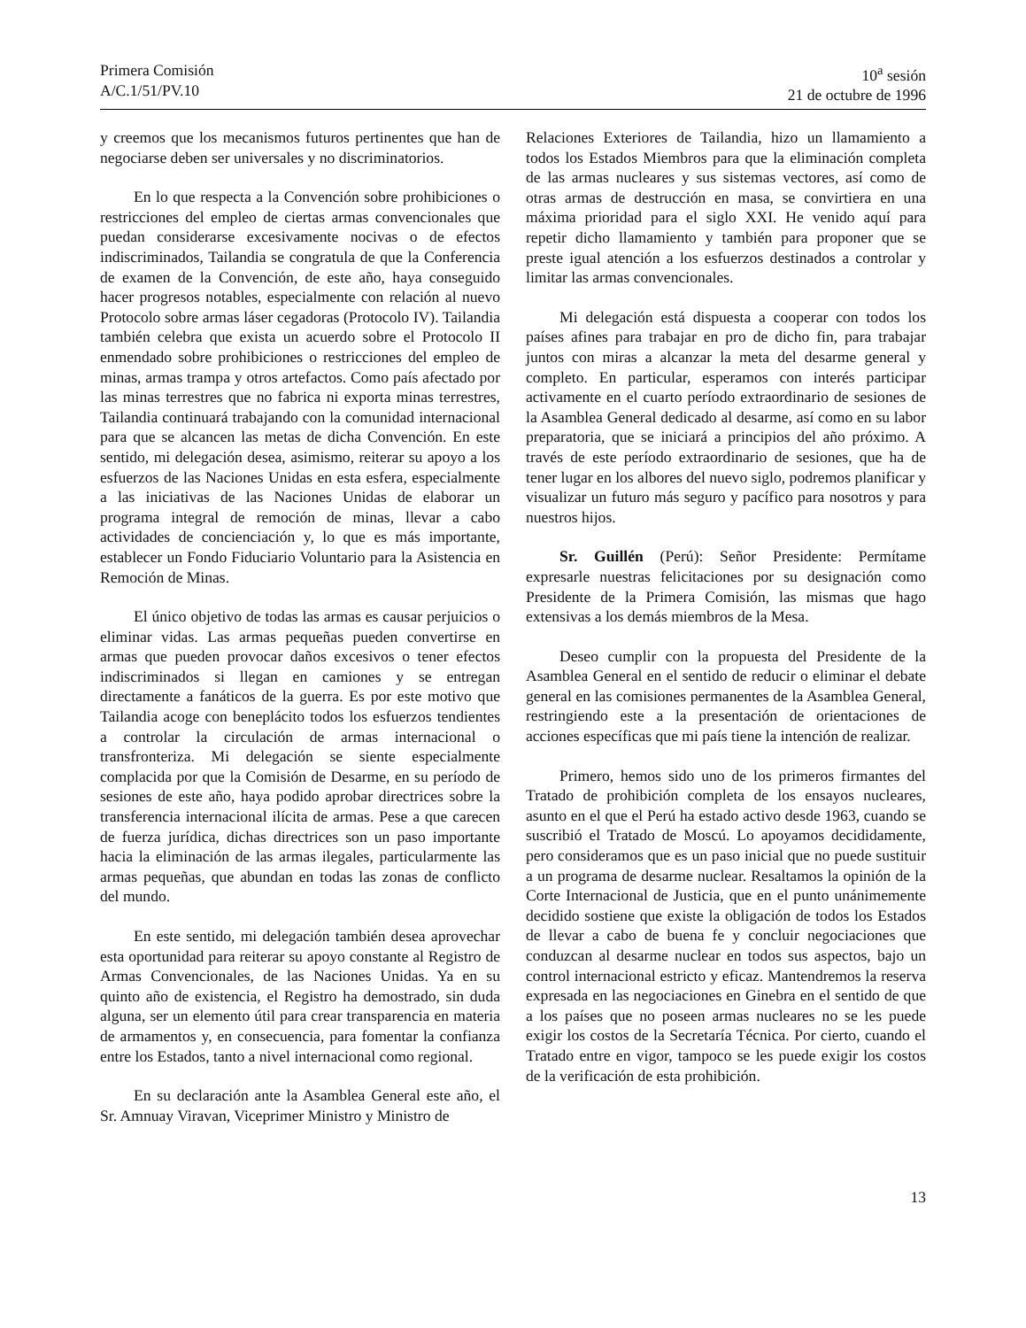Primera Comisión
A/C.1/51/PV.10
10<sup>a</sup> sesión
21 de octubre de 1996
y creemos que los mecanismos futuros pertinentes que han de negociarse deben ser universales y no discriminatorios.
En lo que respecta a la Convención sobre prohibiciones o restricciones del empleo de ciertas armas convencionales que puedan considerarse excesivamente nocivas o de efectos indiscriminados, Tailandia se congratula de que la Conferencia de examen de la Convención, de este año, haya conseguido hacer progresos notables, especialmente con relación al nuevo Protocolo sobre armas láser cegadoras (Protocolo IV). Tailandia también celebra que exista un acuerdo sobre el Protocolo II enmendado sobre prohibiciones o restricciones del empleo de minas, armas trampa y otros artefactos. Como país afectado por las minas terrestres que no fabrica ni exporta minas terrestres, Tailandia continuará trabajando con la comunidad internacional para que se alcancen las metas de dicha Convención. En este sentido, mi delegación desea, asimismo, reiterar su apoyo a los esfuerzos de las Naciones Unidas en esta esfera, especialmente a las iniciativas de las Naciones Unidas de elaborar un programa integral de remoción de minas, llevar a cabo actividades de concienciación y, lo que es más importante, establecer un Fondo Fiduciario Voluntario para la Asistencia en Remoción de Minas.
El único objetivo de todas las armas es causar perjuicios o eliminar vidas. Las armas pequeñas pueden convertirse en armas que pueden provocar daños excesivos o tener efectos indiscriminados si llegan en camiones y se entregan directamente a fanáticos de la guerra. Es por este motivo que Tailandia acoge con beneplácito todos los esfuerzos tendientes a controlar la circulación de armas internacional o transfronteriza. Mi delegación se siente especialmente complacida por que la Comisión de Desarme, en su período de sesiones de este año, haya podido aprobar directrices sobre la transferencia internacional ilícita de armas. Pese a que carecen de fuerza jurídica, dichas directrices son un paso importante hacia la eliminación de las armas ilegales, particularmente las armas pequeñas, que abundan en todas las zonas de conflicto del mundo.
En este sentido, mi delegación también desea aprovechar esta oportunidad para reiterar su apoyo constante al Registro de Armas Convencionales, de las Naciones Unidas. Ya en su quinto año de existencia, el Registro ha demostrado, sin duda alguna, ser un elemento útil para crear transparencia en materia de armamentos y, en consecuencia, para fomentar la confianza entre los Estados, tanto a nivel internacional como regional.
En su declaración ante la Asamblea General este año, el Sr. Amnuay Viravan, Viceprimer Ministro y Ministro de
Relaciones Exteriores de Tailandia, hizo un llamamiento a todos los Estados Miembros para que la eliminación completa de las armas nucleares y sus sistemas vectores, así como de otras armas de destrucción en masa, se convirtiera en una máxima prioridad para el siglo XXI. He venido aquí para repetir dicho llamamiento y también para proponer que se preste igual atención a los esfuerzos destinados a controlar y limitar las armas convencionales.
Mi delegación está dispuesta a cooperar con todos los países afines para trabajar en pro de dicho fin, para trabajar juntos con miras a alcanzar la meta del desarme general y completo. En particular, esperamos con interés participar activamente en el cuarto período extraordinario de sesiones de la Asamblea General dedicado al desarme, así como en su labor preparatoria, que se iniciará a principios del año próximo. A través de este período extraordinario de sesiones, que ha de tener lugar en los albores del nuevo siglo, podremos planificar y visualizar un futuro más seguro y pacífico para nosotros y para nuestros hijos.
Sr. Guillén (Perú): Señor Presidente: Permítame expresarle nuestras felicitaciones por su designación como Presidente de la Primera Comisión, las mismas que hago extensivas a los demás miembros de la Mesa.
Deseo cumplir con la propuesta del Presidente de la Asamblea General en el sentido de reducir o eliminar el debate general en las comisiones permanentes de la Asamblea General, restringiendo este a la presentación de orientaciones de acciones específicas que mi país tiene la intención de realizar.
Primero, hemos sido uno de los primeros firmantes del Tratado de prohibición completa de los ensayos nucleares, asunto en el que el Perú ha estado activo desde 1963, cuando se suscribió el Tratado de Moscú. Lo apoyamos decididamente, pero consideramos que es un paso inicial que no puede sustituir a un programa de desarme nuclear. Resaltamos la opinión de la Corte Internacional de Justicia, que en el punto unánimemente decidido sostiene que existe la obligación de todos los Estados de llevar a cabo de buena fe y concluir negociaciones que conduzcan al desarme nuclear en todos sus aspectos, bajo un control internacional estricto y eficaz. Mantendremos la reserva expresada en las negociaciones en Ginebra en el sentido de que a los países que no poseen armas nucleares no se les puede exigir los costos de la Secretaría Técnica. Por cierto, cuando el Tratado entre en vigor, tampoco se les puede exigir los costos de la verificación de esta prohibición.
13